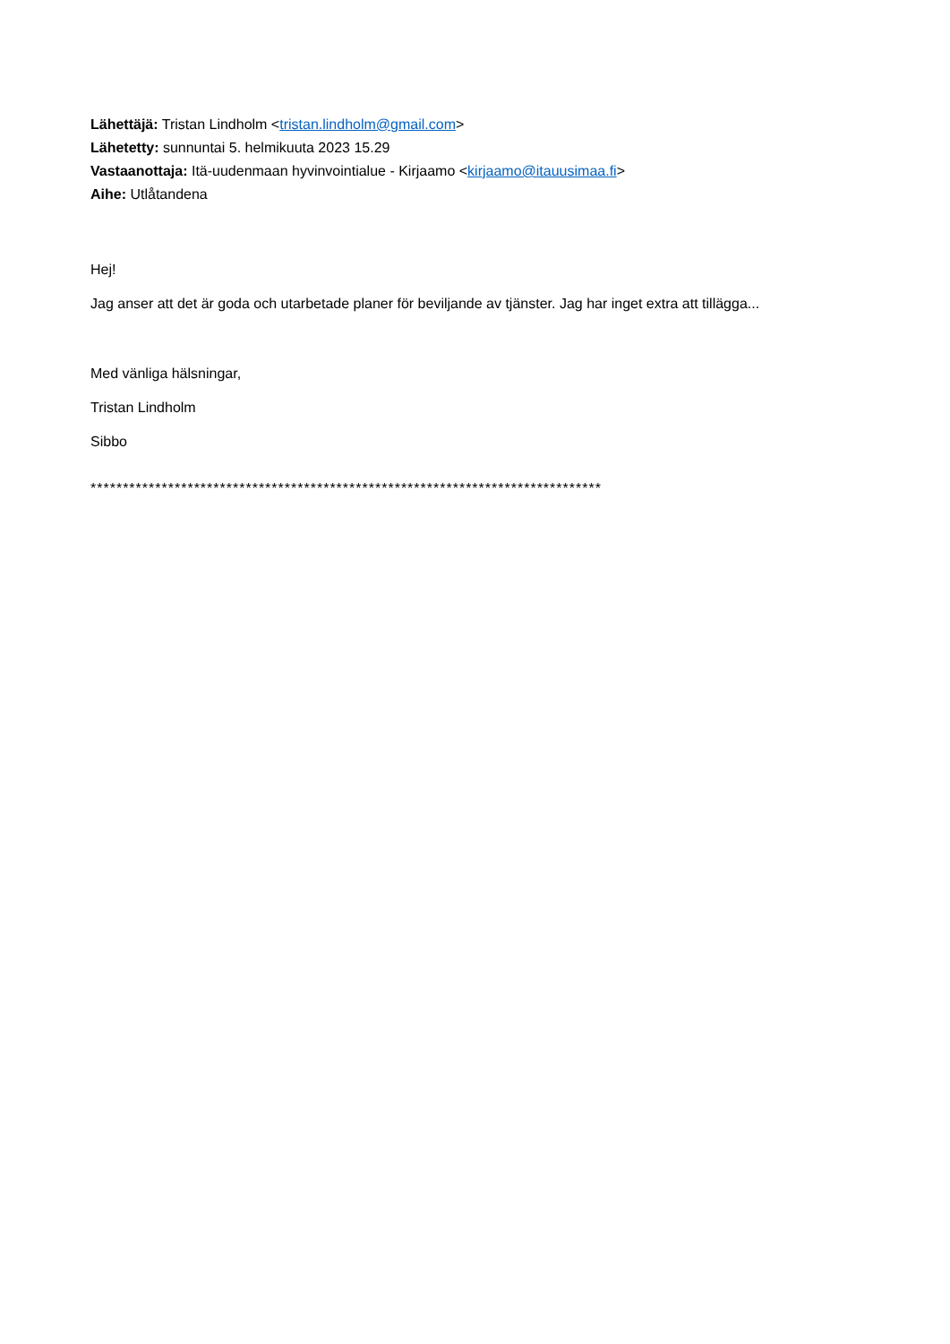Lähettäjä: Tristan Lindholm <tristan.lindholm@gmail.com>
Lähetetty: sunnuntai 5. helmikuuta 2023 15.29
Vastaanottaja: Itä-uudenmaan hyvinvointialue - Kirjaamo <kirjaamo@itauusimaa.fi>
Aihe: Utlåtandena
Hej!
Jag anser att det är goda och utarbetade planer för beviljande av tjänster. Jag har inget extra att tillägga...
Med vänliga hälsningar,
Tristan Lindholm
Sibbo
*******************************************************************************